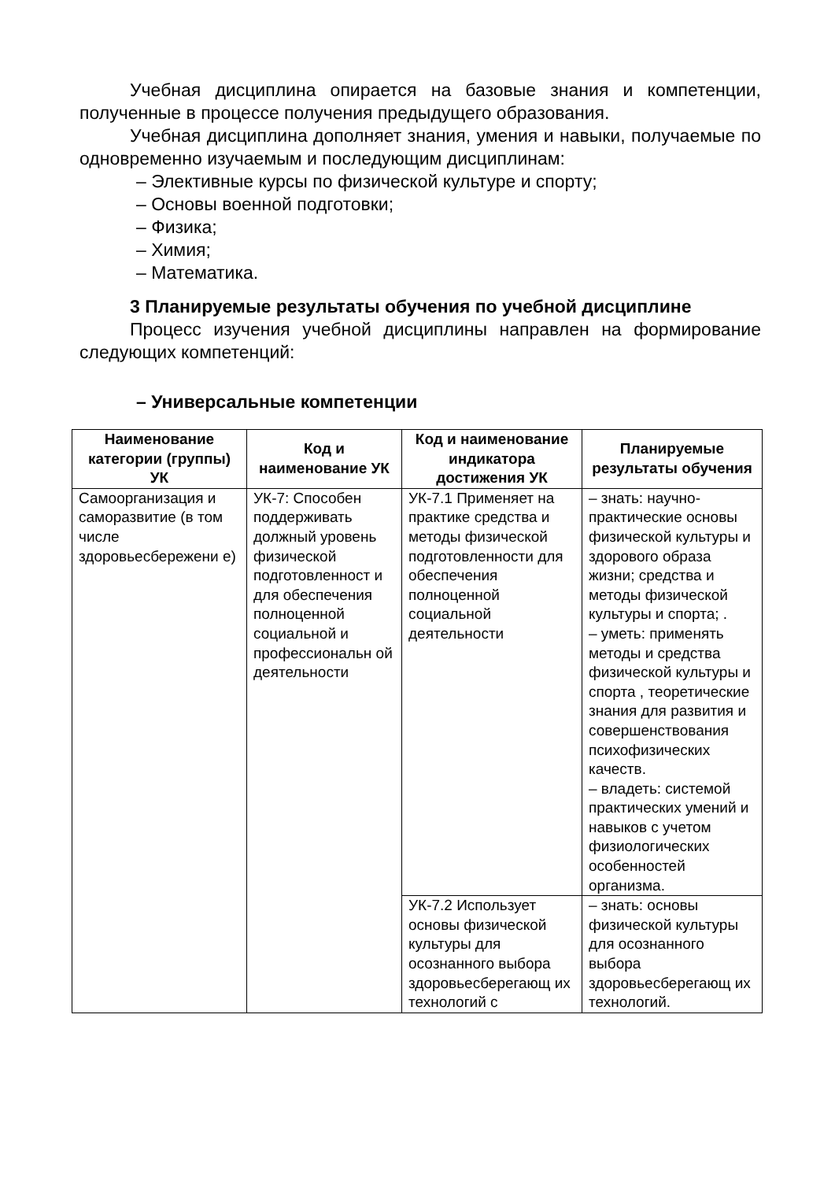Учебная дисциплина опирается на базовые знания и компетенции, полученные в процессе получения предыдущего образования.
Учебная дисциплина дополняет знания, умения и навыки, получаемые по одновременно изучаемым и последующим дисциплинам:
– Элективные курсы по физической культуре и спорту;
– Основы военной подготовки;
– Физика;
– Химия;
– Математика.
3 Планируемые результаты обучения по учебной дисциплине
Процесс изучения учебной дисциплины направлен на формирование следующих компетенций:
– Универсальные компетенции
| Наименование категории (группы) УК | Код и наименование УК | Код и наименование индикатора достижения УК | Планируемые результаты обучения |
| --- | --- | --- | --- |
| Самоорганизация и саморазвитие (в том числе здоровьесбережени е) | УК-7: Способен поддерживать должный уровень физической подготовленност и для обеспечения полноценной социальной и профессиональн ой деятельности | УК-7.1 Применяет на практике средства и методы физической подготовленности для обеспечения полноценной социальной деятельности | – знать: научно-практические основы физической культуры и здорового образа жизни; средства и методы физической культуры и спорта; . – уметь: применять методы и средства физической культуры и спорта , теоретические знания для развития и совершенствования психофизических качеств. – владеть: системой практических умений и навыков с учетом физиологических особенностей организма. |
| | | УК-7.2 Использует основы физической культуры для осознанного выбора здоровьесберегающ их технологий с | – знать: основы физической культуры для осознанного выбора здоровьесберегающ их технологий. |